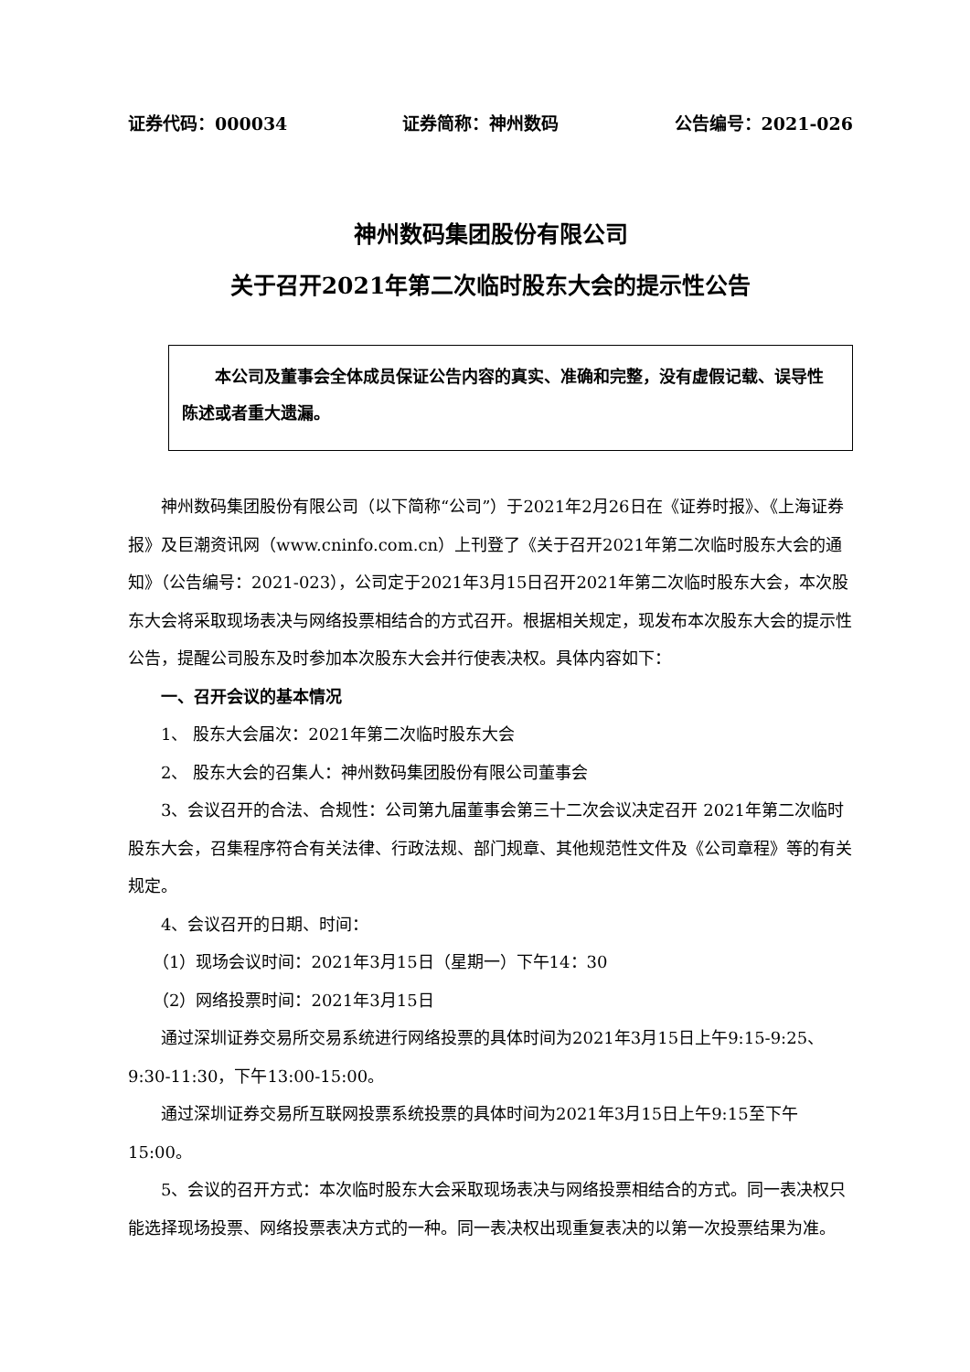证券代码：000034 证券简称：神州数码 公告编号：2021-026
神州数码集团股份有限公司
关于召开2021年第二次临时股东大会的提示性公告
本公司及董事会全体成员保证公告内容的真实、准确和完整，没有虚假记载、误导性陈述或者重大遗漏。
神州数码集团股份有限公司（以下简称“公司”）于2021年2月26日在《证券时报》、《上海证券报》及巨潮资讯网（www.cninfo.com.cn）上刊登了《关于召开2021年第二次临时股东大会的通知》（公告编号：2021-023），公司定于2021年3月15日召开2021年第二次临时股东大会，本次股东大会将采取现场表决与网络投票相结合的方式召开。根据相关规定，现发布本次股东大会的提示性公告，提醒公司股东及时参加本次股东大会并行使表决权。具体内容如下：
一、召开会议的基本情况
1、 股东大会届次：2021年第二次临时股东大会
2、 股东大会的召集人：神州数码集团股份有限公司董事会
3、会议召开的合法、合规性：公司第九届董事会第三十二次会议决定召开 2021年第二次临时股东大会，召集程序符合有关法律、行政法规、部门规章、其他规范性文件及《公司章程》等的有关规定。
4、会议召开的日期、时间：
（1）现场会议时间：2021年3月15日（星期一）下午14：30
（2）网络投票时间：2021年3月15日
通过深圳证券交易所交易系统进行网络投票的具体时间为2021年3月15日上午9:15-9:25、9:30-11:30，下午13:00-15:00。
通过深圳证券交易所互联网投票系统投票的具体时间为2021年3月15日上午9:15至下午15:00。
5、会议的召开方式：本次临时股东大会采取现场表决与网络投票相结合的方式。同一表决权只能选择现场投票、网络投票表决方式的一种。同一表决权出现重复表决的以第一次投票结果为准。